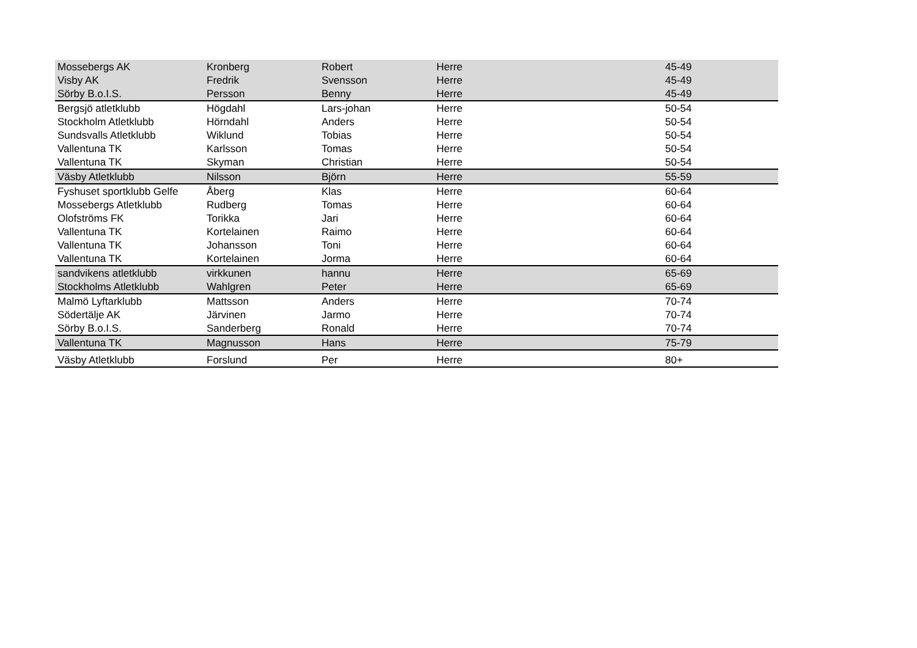| Mossebergs AK | Kronberg | Robert | Herre | 45-49 |
| Visby AK | Fredrik | Svensson | Herre | 45-49 |
| Sörby B.o.I.S. | Persson | Benny | Herre | 45-49 |
| Bergsjö atletklubb | Högdahl | Lars-johan | Herre | 50-54 |
| Stockholm Atletklubb | Hörndahl | Anders | Herre | 50-54 |
| Sundsvalls Atletklubb | Wiklund | Tobias | Herre | 50-54 |
| Vallentuna TK | Karlsson | Tomas | Herre | 50-54 |
| Vallentuna TK | Skyman | Christian | Herre | 50-54 |
| Väsby Atletklubb | Nilsson | Björn | Herre | 55-59 |
| Fyshuset sportklubb Gelfe | Åberg | Klas | Herre | 60-64 |
| Mossebergs Atletklubb | Rudberg | Tomas | Herre | 60-64 |
| Olofströms FK | Torikka | Jari | Herre | 60-64 |
| Vallentuna TK | Kortelainen | Raimo | Herre | 60-64 |
| Vallentuna TK | Johansson | Toni | Herre | 60-64 |
| Vallentuna TK | Kortelainen | Jorma | Herre | 60-64 |
| sandvikens atletklubb | virkkunen | hannu | Herre | 65-69 |
| Stockholms Atletklubb | Wahlgren | Peter | Herre | 65-69 |
| Malmö Lyftarklubb | Mattsson | Anders | Herre | 70-74 |
| Södertälje AK | Järvinen | Jarmo | Herre | 70-74 |
| Sörby B.o.I.S. | Sanderberg | Ronald | Herre | 70-74 |
| Vallentuna TK | Magnusson | Hans | Herre | 75-79 |
| Väsby Atletklubb | Forslund | Per | Herre | 80+ |